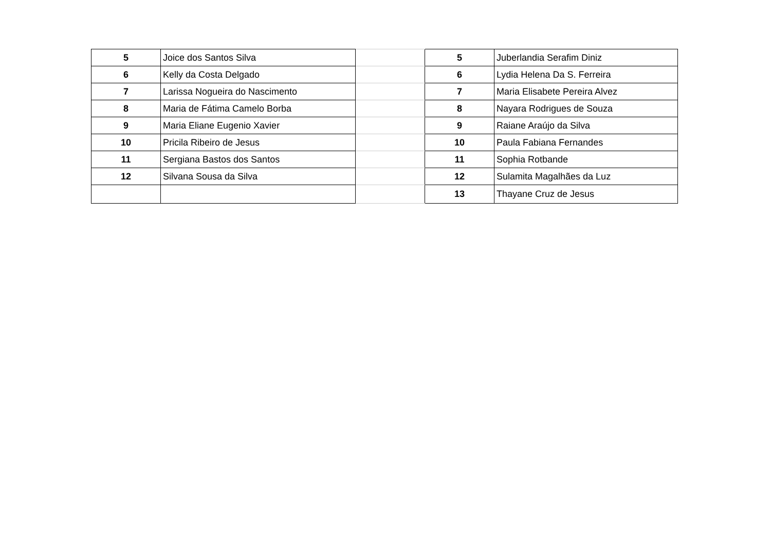| 5 | Joice dos Santos Silva | | 5 | Juberlandia Serafim Diniz |
| 6 | Kelly da Costa Delgado | | 6 | Lydia Helena Da S. Ferreira |
| 7 | Larissa Nogueira do Nascimento | | 7 | Maria Elisabete Pereira Alvez |
| 8 | Maria de Fátima Camelo Borba | | 8 | Nayara Rodrigues de Souza |
| 9 | Maria Eliane Eugenio Xavier | | 9 | Raiane Araújo da Silva |
| 10 | Pricila Ribeiro de Jesus | | 10 | Paula Fabiana Fernandes |
| 11 | Sergiana Bastos dos Santos | | 11 | Sophia Rotbande |
| 12 | Silvana Sousa da Silva | | 12 | Sulamita Magalhães da Luz |
| | | | 13 | Thayane Cruz de Jesus |